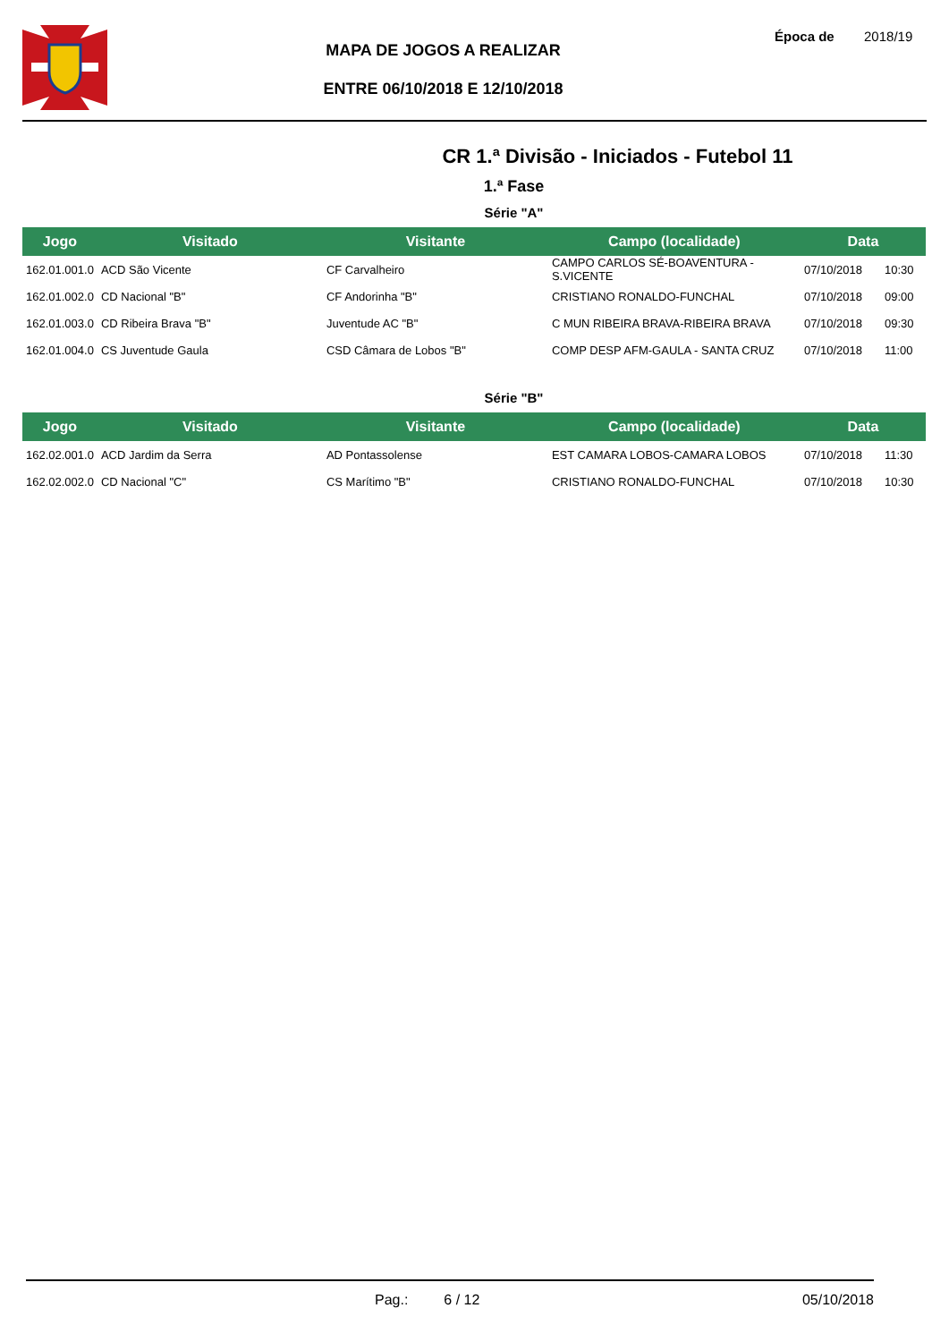MAPA DE JOGOS A REALIZAR
ENTRE 06/10/2018 E 12/10/2018
Época de 2018/19
CR 1.ª Divisão - Iniciados - Futebol 11
1.ª Fase
Série "A"
| Jogo | Visitado | Visitante | Campo (localidade) | Data | |
| --- | --- | --- | --- | --- | --- |
| 162.01.001.0 | ACD São Vicente | CF Carvalheiro | CAMPO CARLOS SÉ-BOAVENTURA - S.VICENTE | 07/10/2018 | 10:30 |
| 162.01.002.0 | CD Nacional "B" | CF Andorinha "B" | CRISTIANO RONALDO-FUNCHAL | 07/10/2018 | 09:00 |
| 162.01.003.0 | CD Ribeira Brava "B" | Juventude AC "B" | C MUN RIBEIRA BRAVA-RIBEIRA BRAVA | 07/10/2018 | 09:30 |
| 162.01.004.0 | CS Juventude Gaula | CSD Câmara de Lobos "B" | COMP DESP AFM-GAULA - SANTA CRUZ | 07/10/2018 | 11:00 |
Série "B"
| Jogo | Visitado | Visitante | Campo (localidade) | Data | |
| --- | --- | --- | --- | --- | --- |
| 162.02.001.0 | ACD Jardim da Serra | AD Pontassolense | EST CAMARA LOBOS-CAMARA LOBOS | 07/10/2018 | 11:30 |
| 162.02.002.0 | CD Nacional "C" | CS Marítimo "B" | CRISTIANO RONALDO-FUNCHAL | 07/10/2018 | 10:30 |
Pag.: 6 / 12 05/10/2018